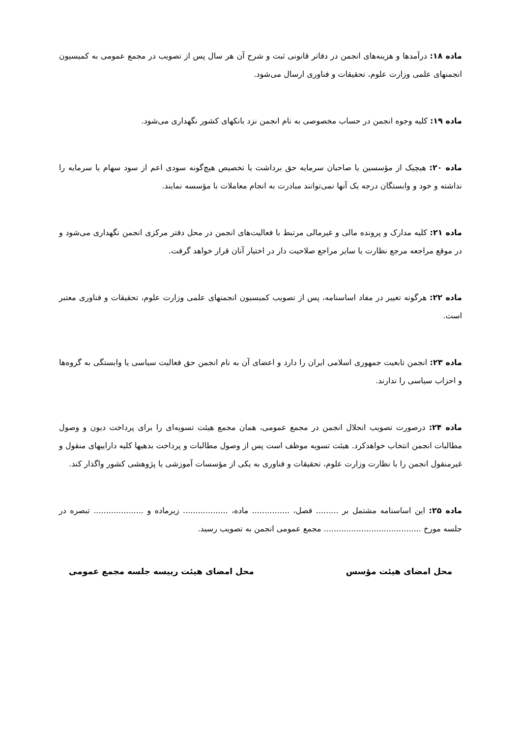ماده ۱۸: درآمدها و هزینه‌های انجمن در دفاتر قانونی ثبت و شرح آن هر سال پس از تصویب در مجمع عمومی به کمیسیون انجمنهای علمی وزارت علوم، تحقیقات و فناوری ارسال می‌شود.
ماده ۱۹: کلیه وجوه انجمن در حساب مخصوصی به نام انجمن نزد بانکهای کشور نگهداری می‌شود.
ماده ۲۰: هیچیک از مؤسسین یا صاحبان سرمایه حق برداشت یا تخصیص هیچ‌گونه سودی اعم از سود سهام یا سرمایه را نداشته و خود و وابستگان درجه یک آنها نمی‌توانند مبادرت به انجام معاملات با مؤسسه نمایند.
ماده ۲۱: کلیه مدارک و پرونده مالی و غیرمالی مرتبط با فعالیت‌های انجمن در محل دفتر مرکزی انجمن نگهداری می‌شود و در موقع مراجعه مرجع نظارت یا سایر مراجع صلاحیت دار در اختیار آنان قرار خواهد گرفت.
ماده ۲۲: هرگونه تغییر در مفاد اساسنامه، پس از تصویب کمیسیون انجمنهای علمی وزارت علوم، تحقیقات و فناوری معتبر است.
ماده ۲۳: انجمن تابعیت جمهوری اسلامی ایران را دارد و اعضای آن به نام انجمن حق فعالیت سیاسی یا وابستگی به گروه‌ها و احزاب سیاسی را ندارند.
ماده ۲۴: درصورت تصویب انحلال انجمن در مجمع عمومی، همان مجمع هیئت تسویه‌ای را برای پرداخت دیون و وصول مطالبات انجمن انتخاب خواهدکرد. هیئت تسویه موظف است پس از وصول مطالبات و پرداخت بدهیها کلیه داراییهای منقول و غیرمنقول انجمن را با نظارت وزارت علوم، تحقیقات و فناوری به یکی از مؤسسات آموزشی یا پژوهشی کشور واگذار کند.
ماده ۲۵: این اساسنامه مشتمل بر ......... فصل، ............... ماده، .................. زیرماده و .................... تبصره در جلسه مورخ ....................................... مجمع عمومی انجمن به تصویب رسید.
محل امضای هیئت مؤسس محل امضای هیئت رییسه جلسه مجمع عمومی